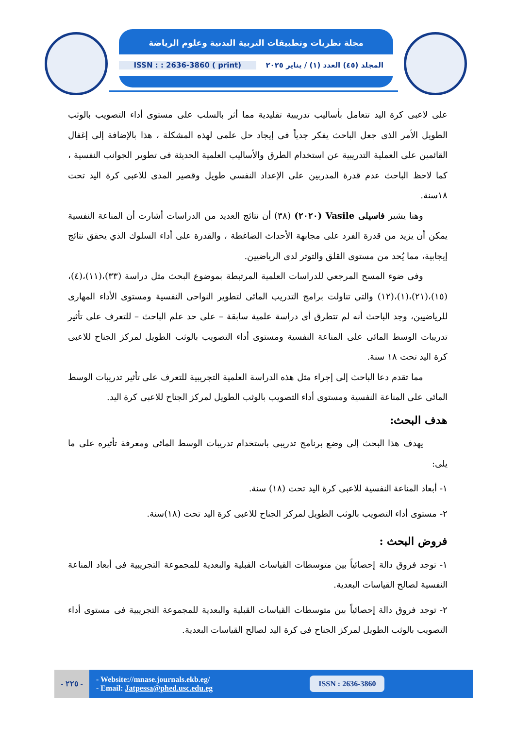مجلة نظريات وتطبيقات التربية البدنية وعلوم الرياضة
ISSN : : 2636-3860 ( print)
المجلد (٤٥) العدد (١) / يناير ٢٠٢٥
على لاعبى كرة اليد تتعامل بأساليب تدريبية تقليدية مما أثر بالسلب على مستوى أداء التصويب بالوثب الطويل الأمر الذى جعل الباحث يفكر جدياً فى إيجاد حل علمى لهذه المشكلة ، هذا بالإضافة إلى إغفال القائمين على العملية التدريبية عن استخدام الطرق والأساليب العلمية الحديثة فى تطوير الجوانب النفسية ، كما لاحظ الباحث عدم قدرة المدربين على الإعداد النفسي طويل وقصير المدى للاعبى كرة اليد تحت ١٨سنة.
وهنا يشير فاسيلى Vasile (٢٠٢٠) (٣٨) أن نتائج العديد من الدراسات أشارت أن المناعة النفسية يمكن أن يزيد من قدرة الفرد على مجابهة الأحداث الضاغطة ، والقدرة على أداء السلوك الذي يحقق نتائج إيجابية، مما يُحد من مستوى القلق والتوتر لدى الرياضيين.
وفى ضوء المسح المرجعي للدراسات العلمية المرتبطة بموضوع البحث مثل دراسة (٣٣)،(١١)،(٤)،(١٥)،(٢١)،(١)،(١٢) والتي تناولت برامج التدريب المائى لتطوير النواحى النفسية ومستوى الأداء المهارى للرياضيين، وجد الباحث أنه لم تتطرق أي دراسة علمية سابقة – على حد علم الباحث – للتعرف على تأثير تدريبات الوسط المائى على المناعة النفسية ومستوى أداء التصويب بالوثب الطويل لمركز الجناح للاعبى كرة اليد تحت ١٨ سنة.
مما تقدم دعا الباحث إلى إجراء مثل هذه الدراسة العلمية التجريبية للتعرف على تأثير تدريبات الوسط المائى على المناعة النفسية ومستوى أداء التصويب بالوثب الطويل لمركز الجناح للاعبى كرة اليد.
هدف البحث:
يهدف هذا البحث إلى وضع برنامج تدريبى باستخدام تدريبات الوسط المائى ومعرفة تأثيره على ما يلى:
١- أبعاد المناعة النفسية للاعبى كرة اليد تحت (١٨) سنة.
٢- مستوى أداء التصويب بالوثب الطويل لمركز الجناح للاعبى كرة اليد تحت (١٨)سنة.
فروض البحث :
١- توجد فروق دالة إحصائياً بين متوسطات القياسات القبلية والبعدية للمجموعة التجريبية فى أبعاد المناعة النفسية لصالح القياسات البعدية.
٢- توجد فروق دالة إحصائياً بين متوسطات القياسات القبلية والبعدية للمجموعة التجريبية فى مستوى أداء التصويب بالوثب الطويل لمركز الجناح فى كرة اليد لصالح القياسات البعدية.
- ٢٢٥ -
- Website://mnase.journals.ekb.eg/
- Email: Jatpessa@phed.usc.edu.eg
ISSN : 2636-3860